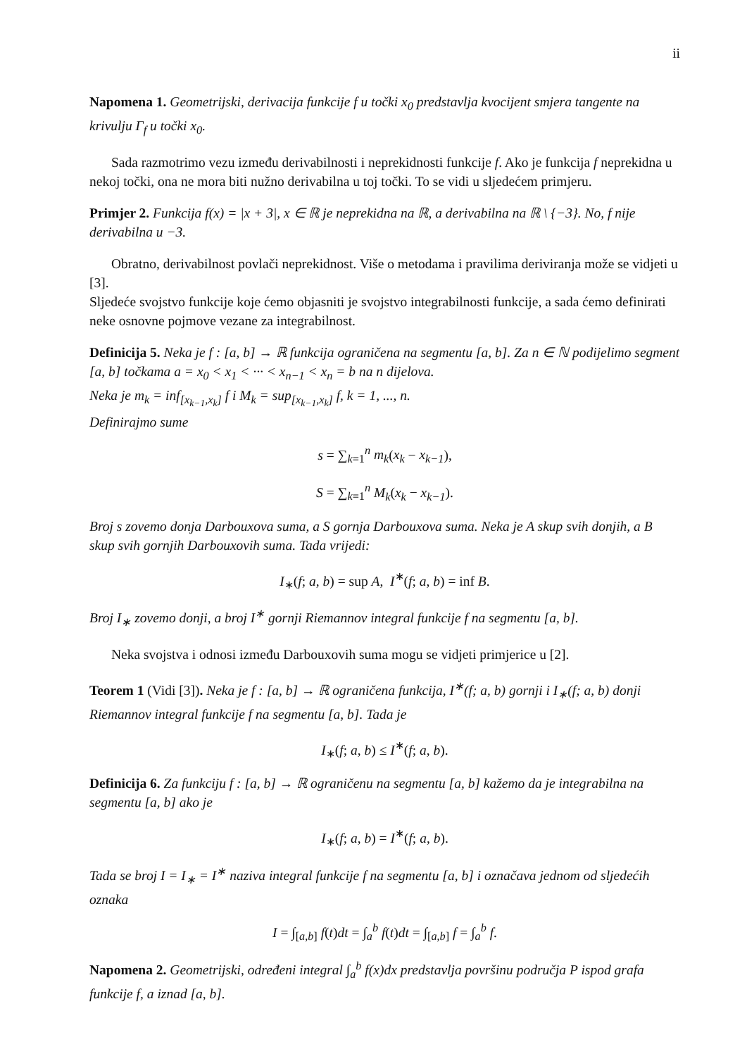ii
Napomena 1. Geometrijski, derivacija funkcije f u točki x<sub>0</sub> predstavlja kvocijent smjera tangente na krivulju Γ<sub>f</sub> u točki x<sub>0</sub>.
Sada razmotrimo vezu između derivabilnosti i neprekidnosti funkcije f. Ako je funkcija f neprekidna u nekoj točki, ona ne mora biti nužno derivabilna u toj točki. To se vidi u sljedećem primjeru.
Primjer 2. Funkcija f(x) = |x + 3|, x ∈ ℝ je neprekidna na ℝ, a derivabilna na ℝ \ {−3}. No, f nije derivabilna u −3.
Obratno, derivabilnost povlači neprekidnost. Više o metodama i pravilima deriviranja može se vidjeti u [3].
Sljedeće svojstvo funkcije koje ćemo objasniti je svojstvo integrabilnosti funkcije, a sada ćemo definirati neke osnovne pojmove vezane za integrabilnost.
Definicija 5. Neka je f : [a, b] → ℝ funkcija ograničena na segmentu [a, b]. Za n ∈ ℕ podijelimo segment [a, b] točkama a = x<sub>0</sub> < x<sub>1</sub> < ··· < x<sub>n−1</sub> < x<sub>n</sub> = b na n dijelova.
Neka je m<sub>k</sub> = inf<sub>[x<sub>k−1</sub>,x<sub>k</sub>]</sub> f i M<sub>k</sub> = sup<sub>[x<sub>k−1</sub>,x<sub>k</sub>]</sub> f, k = 1, ..., n.
Definirajmo sume
s = ∑<sub>k=1</sub><sup>n</sup> m<sub>k</sub>(x<sub>k</sub> − x<sub>k−1</sub>),
S = ∑<sub>k=1</sub><sup>n</sup> M<sub>k</sub>(x<sub>k</sub> − x<sub>k−1</sub>).
Broj s zovemo donja Darbouxova suma, a S gornja Darbouxova suma. Neka je A skup svih donjih, a B skup svih gornjih Darbouxovih suma. Tada vrijedi:
I<sub>∗</sub>(f; a, b) = sup A, I<sup>∗</sup>(f; a, b) = inf B.
Broj I<sub>∗</sub> zovemo donji, a broj I<sup>∗</sup> gornji Riemannov integral funkcije f na segmentu [a, b].
Neka svojstva i odnosi između Darbouxovih suma mogu se vidjeti primjerice u [2].
Teorem 1 (Vidi [3]). Neka je f : [a, b] → ℝ ograničena funkcija, I<sup>∗</sup>(f; a, b) gornji i I<sub>∗</sub>(f; a, b) donji Riemannov integral funkcije f na segmentu [a, b]. Tada je
I<sub>∗</sub>(f; a, b) ≤ I<sup>∗</sup>(f; a, b).
Definicija 6. Za funkciju f : [a, b] → ℝ ograničenu na segmentu [a, b] kažemo da je integrabilna na segmentu [a, b] ako je
I<sub>∗</sub>(f; a, b) = I<sup>∗</sup>(f; a, b).
Tada se broj I = I<sub>∗</sub> = I<sup>∗</sup> naziva integral funkcije f na segmentu [a, b] i označava jednom od sljedećih oznaka
I = ∫<sub>[a,b]</sub> f(t)dt = ∫<sub>a</sub><sup>b</sup> f(t)dt = ∫<sub>[a,b]</sub> f = ∫<sub>a</sub><sup>b</sup> f.
Napomena 2. Geometrijski, određeni integral ∫<sub>a</sub><sup>b</sup> f(x)dx predstavlja površinu područja P ispod grafa funkcije f, a iznad [a, b].